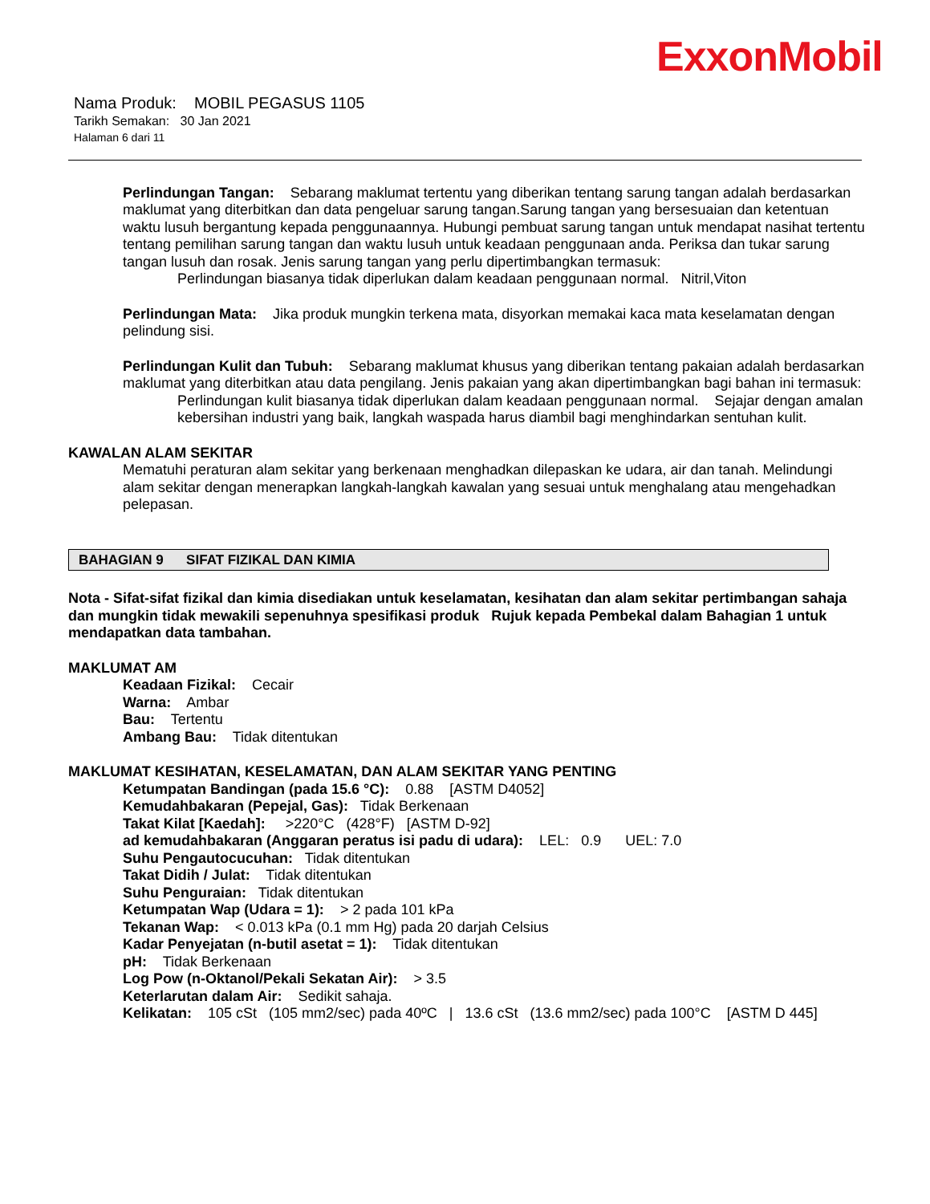ExxonMobil
Nama Produk: MOBIL PEGASUS 1105
Tarikh Semakan: 30 Jan 2021
Halaman 6 dari 11
Perlindungan Tangan: Sebarang maklumat tertentu yang diberikan tentang sarung tangan adalah berdasarkan maklumat yang diterbitkan dan data pengeluar sarung tangan.Sarung tangan yang bersesuaian dan ketentuan waktu lusuh bergantung kepada penggunaannya. Hubungi pembuat sarung tangan untuk mendapat nasihat tertentu tentang pemilihan sarung tangan dan waktu lusuh untuk keadaan penggunaan anda. Periksa dan tukar sarung tangan lusuh dan rosak. Jenis sarung tangan yang perlu dipertimbangkan termasuk:
Perlindungan biasanya tidak diperlukan dalam keadaan penggunaan normal. Nitril,Viton
Perlindungan Mata: Jika produk mungkin terkena mata, disyorkan memakai kaca mata keselamatan dengan pelindung sisi.
Perlindungan Kulit dan Tubuh: Sebarang maklumat khusus yang diberikan tentang pakaian adalah berdasarkan maklumat yang diterbitkan atau data pengilang. Jenis pakaian yang akan dipertimbangkan bagi bahan ini termasuk:
Perlindungan kulit biasanya tidak diperlukan dalam keadaan penggunaan normal. Sejajar dengan amalan kebersihan industri yang baik, langkah waspada harus diambil bagi menghindarkan sentuhan kulit.
KAWALAN ALAM SEKITAR
Mematuhi peraturan alam sekitar yang berkenaan menghadkan dilepaskan ke udara, air dan tanah. Melindungi alam sekitar dengan menerapkan langkah-langkah kawalan yang sesuai untuk menghalang atau mengehadkan pelepasan.
BAHAGIAN 9 SIFAT FIZIKAL DAN KIMIA
Nota - Sifat-sifat fizikal dan kimia disediakan untuk keselamatan, kesihatan dan alam sekitar pertimbangan sahaja dan mungkin tidak mewakili sepenuhnya spesifikasi produk Rujuk kepada Pembekal dalam Bahagian 1 untuk mendapatkan data tambahan.
MAKLUMAT AM
Keadaan Fizikal: Cecair
Warna: Ambar
Bau: Tertentu
Ambang Bau: Tidak ditentukan
MAKLUMAT KESIHATAN, KESELAMATAN, DAN ALAM SEKITAR YANG PENTING
Ketumpatan Bandingan (pada 15.6 °C): 0.88 [ASTM D4052]
Kemudahbakaran (Pepejal, Gas): Tidak Berkenaan
Takat Kilat [Kaedah]: >220°C (428°F) [ASTM D-92]
ad kemudahbakaran (Anggaran peratus isi padu di udara): LEL: 0.9 UEL: 7.0
Suhu Pengautocucuhan: Tidak ditentukan
Takat Didih / Julat: Tidak ditentukan
Suhu Penguraian: Tidak ditentukan
Ketumpatan Wap (Udara = 1): > 2 pada 101 kPa
Tekanan Wap: < 0.013 kPa (0.1 mm Hg) pada 20 darjah Celsius
Kadar Penyejatan (n-butil asetat = 1): Tidak ditentukan
pH: Tidak Berkenaan
Log Pow (n-Oktanol/Pekali Sekatan Air): > 3.5
Keterlarutan dalam Air: Sedikit sahaja.
Kelikatan: 105 cSt (105 mm2/sec) pada 40ºC | 13.6 cSt (13.6 mm2/sec) pada 100°C [ASTM D 445]